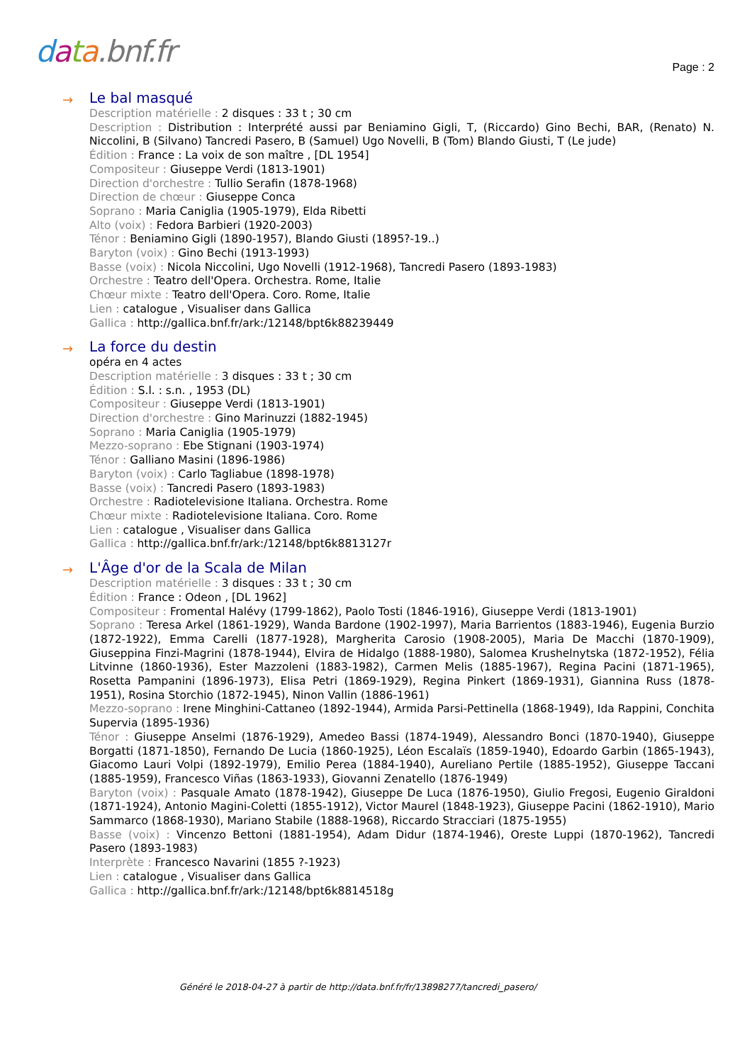data.bnf.fr Page : 2
→
Le bal masqué
Description matérielle : 2 disques : 33 t ; 30 cm
Description : Distribution : Interprété aussi par Beniamino Gigli, T, (Riccardo) Gino Bechi, BAR, (Renato) N. Niccolini, B (Silvano) Tancredi Pasero, B (Samuel) Ugo Novelli, B (Tom) Blando Giusti, T (Le jude)
Édition : France : La voix de son maître , [DL 1954]
Compositeur : Giuseppe Verdi (1813-1901)
Direction d'orchestre : Tullio Serafin (1878-1968)
Direction de chœur : Giuseppe Conca
Soprano : Maria Caniglia (1905-1979), Elda Ribetti
Alto (voix) : Fedora Barbieri (1920-2003)
Ténor : Beniamino Gigli (1890-1957), Blando Giusti (1895?-19..)
Baryton (voix) : Gino Bechi (1913-1993)
Basse (voix) : Nicola Niccolini, Ugo Novelli (1912-1968), Tancredi Pasero (1893-1983)
Orchestre : Teatro dell'Opera. Orchestra. Rome, Italie
Chœur mixte : Teatro dell'Opera. Coro. Rome, Italie
Lien : catalogue , Visualiser dans Gallica
Gallica : http://gallica.bnf.fr/ark:/12148/bpt6k88239449
→
La force du destin
opéra en 4 actes
Description matérielle : 3 disques : 33 t ; 30 cm
Édition : S.l. : s.n. , 1953 (DL)
Compositeur : Giuseppe Verdi (1813-1901)
Direction d'orchestre : Gino Marinuzzi (1882-1945)
Soprano : Maria Caniglia (1905-1979)
Mezzo-soprano : Ebe Stignani (1903-1974)
Ténor : Galliano Masini (1896-1986)
Baryton (voix) : Carlo Tagliabue (1898-1978)
Basse (voix) : Tancredi Pasero (1893-1983)
Orchestre : Radiotelevisione Italiana. Orchestra. Rome
Chœur mixte : Radiotelevisione Italiana. Coro. Rome
Lien : catalogue , Visualiser dans Gallica
Gallica : http://gallica.bnf.fr/ark:/12148/bpt6k8813127r
→
L'Âge d'or de la Scala de Milan
Description matérielle : 3 disques : 33 t ; 30 cm
Édition : France : Odeon , [DL 1962]
Compositeur : Fromental Halévy (1799-1862), Paolo Tosti (1846-1916), Giuseppe Verdi (1813-1901)
Soprano : Teresa Arkel (1861-1929), Wanda Bardone (1902-1997), Maria Barrientos (1883-1946), Eugenia Burzio (1872-1922), Emma Carelli (1877-1928), Margherita Carosio (1908-2005), Maria De Macchi (1870-1909), Giuseppina Finzi-Magrini (1878-1944), Elvira de Hidalgo (1888-1980), Salomea Krushelnytska (1872-1952), Félia Litvinne (1860-1936), Ester Mazzoleni (1883-1982), Carmen Melis (1885-1967), Regina Pacini (1871-1965), Rosetta Pampanini (1896-1973), Elisa Petri (1869-1929), Regina Pinkert (1869-1931), Giannina Russ (1878-1951), Rosina Storchio (1872-1945), Ninon Vallin (1886-1961)
Mezzo-soprano : Irene Minghini-Cattaneo (1892-1944), Armida Parsi-Pettinella (1868-1949), Ida Rappini, Conchita Supervia (1895-1936)
Ténor : Giuseppe Anselmi (1876-1929), Amedeo Bassi (1874-1949), Alessandro Bonci (1870-1940), Giuseppe Borgatti (1871-1850), Fernando De Lucia (1860-1925), Léon Escalaïs (1859-1940), Edoardo Garbin (1865-1943), Giacomo Lauri Volpi (1892-1979), Emilio Perea (1884-1940), Aureliano Pertile (1885-1952), Giuseppe Taccani (1885-1959), Francesco Viñas (1863-1933), Giovanni Zenatello (1876-1949)
Baryton (voix) : Pasquale Amato (1878-1942), Giuseppe De Luca (1876-1950), Giulio Fregosi, Eugenio Giraldoni (1871-1924), Antonio Magini-Coletti (1855-1912), Victor Maurel (1848-1923), Giuseppe Pacini (1862-1910), Mario Sammarco (1868-1930), Mariano Stabile (1888-1968), Riccardo Stracciari (1875-1955)
Basse (voix) : Vincenzo Bettoni (1881-1954), Adam Didur (1874-1946), Oreste Luppi (1870-1962), Tancredi Pasero (1893-1983)
Interprète : Francesco Navarini (1855 ?-1923)
Lien : catalogue , Visualiser dans Gallica
Gallica : http://gallica.bnf.fr/ark:/12148/bpt6k8814518g
Généré le 2018-04-27 à partir de http://data.bnf.fr/fr/13898277/tancredi_pasero/